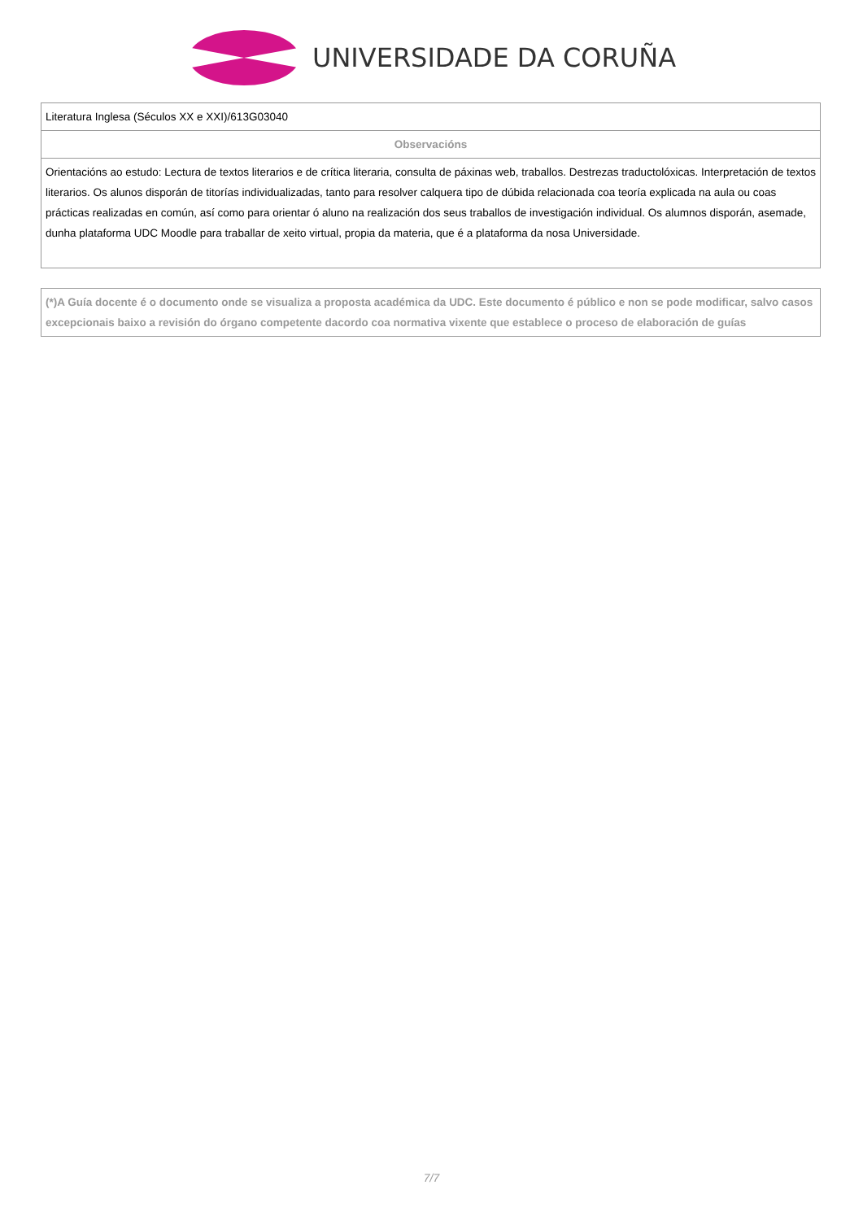UNIVERSIDADE DA CORUÑA
| Literatura Inglesa (Séculos XX e XXI)/613G03040 |
| Observacións |
| Orientacións ao estudo: Lectura de textos literarios e de crítica literaria, consulta de páxinas web, traballos. Destrezas traductolóxicas. Interpretación de textos literarios. Os alunos disporán de titorías individualizadas, tanto para resolver calquera tipo de dúbida relacionada coa teoría explicada na aula ou coas prácticas realizadas en común, así como para orientar ó aluno na realización dos seus traballos de investigación individual. Os alumnos disporán, asemade, dunha plataforma UDC Moodle para traballar de xeito virtual, propia da materia, que é a plataforma da nosa Universidade. |
| (*)A Guía docente é o documento onde se visualiza a proposta académica da UDC. Este documento é público e non se pode modificar, salvo casos excepcionais baixo a revisión do órgano competente dacordo coa normativa vixente que establece o proceso de elaboración de guías |
7/7